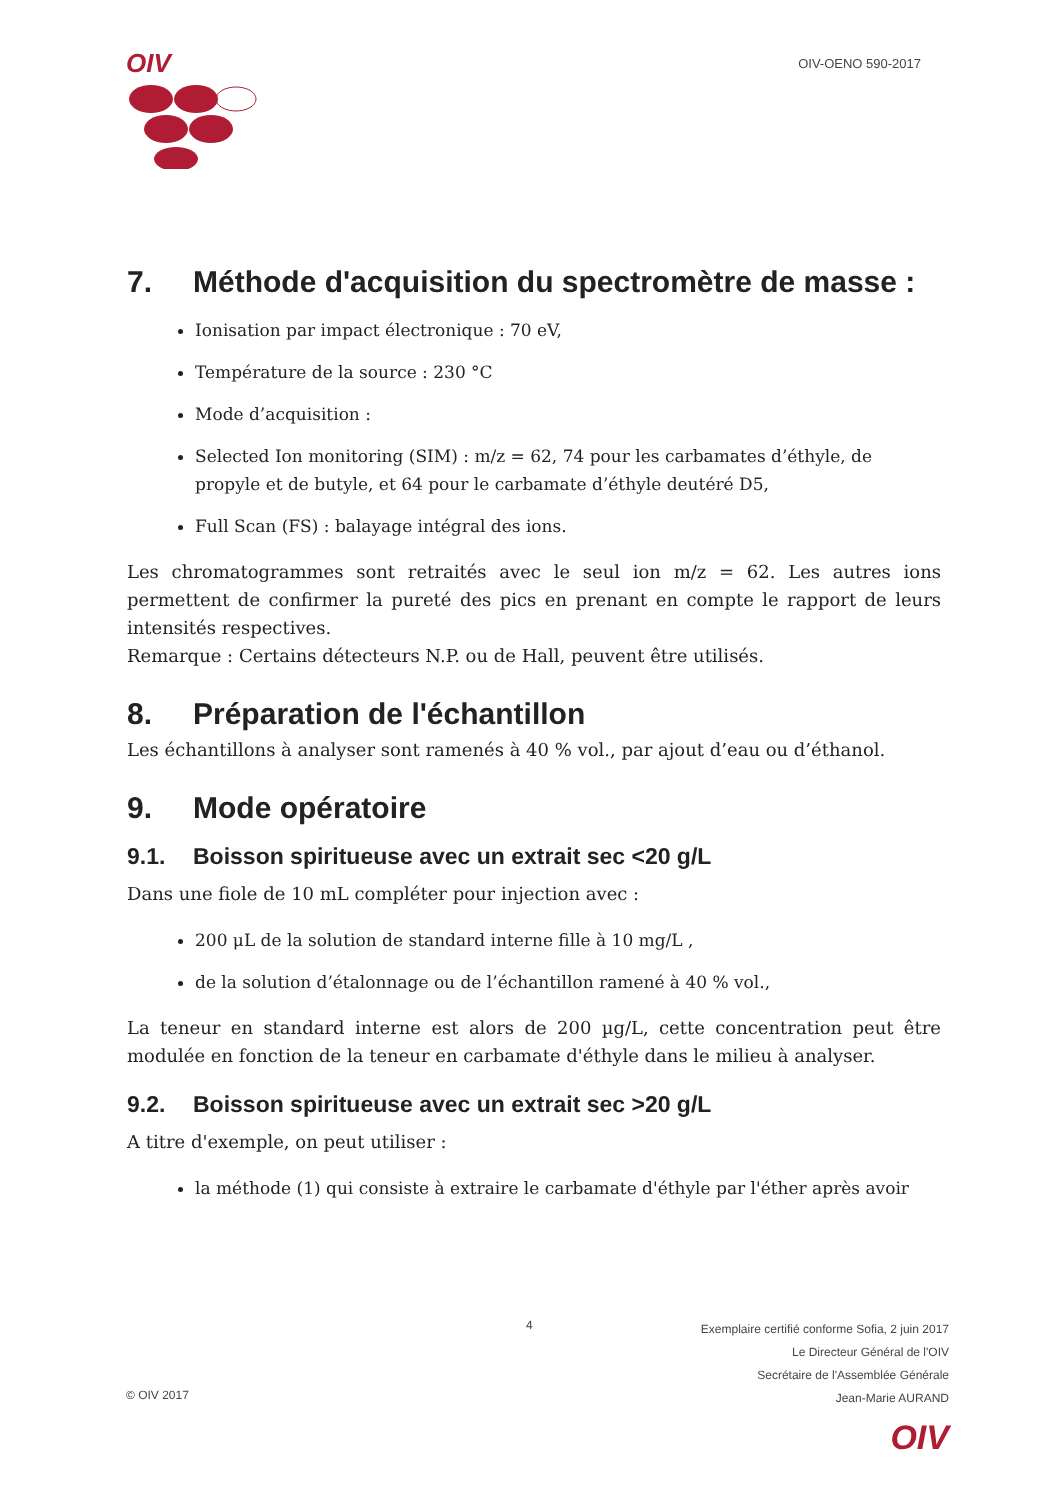OIV
OIV-OENO 590-2017
7. Méthode d'acquisition du spectromètre de masse :
Ionisation par impact électronique : 70 eV,
Température de la source : 230 °C
Mode d’acquisition :
Selected Ion monitoring (SIM) : m/z = 62, 74 pour les carbamates d’éthyle, de propyle et de butyle, et 64 pour le carbamate d’éthyle deutéré D5,
Full Scan (FS) : balayage intégral des ions.
Les chromatogrammes sont retraités avec le seul ion m/z = 62. Les autres ions permettent de confirmer la pureté des pics en prenant en compte le rapport de leurs intensités respectives.
Remarque : Certains détecteurs N.P. ou de Hall, peuvent être utilisés.
8. Préparation de l'échantillon
Les échantillons à analyser sont ramenés à 40 % vol., par ajout d’eau ou d’éthanol.
9. Mode opératoire
9.1. Boisson spiritueuse avec un extrait sec <20 g/L
Dans une fiole de 10 mL compléter pour injection avec :
200 μL de la solution de standard interne fille à 10 mg/L ,
de la solution d’étalonnage ou de l’échantillon ramené à 40 % vol.,
La teneur en standard interne est alors de 200 µg/L, cette concentration peut être modulée en fonction de la teneur en carbamate d'éthyle dans le milieu à analyser.
9.2. Boisson spiritueuse avec un extrait sec >20 g/L
A titre d'exemple, on peut utiliser :
la méthode (1) qui consiste à extraire le carbamate d'éthyle par l'éther après avoir
4
Exemplaire certifié conforme Sofia, 2 juin 2017
Le Directeur Général de l'OIV
Secrétaire de l'Assemblée Générale
Jean-Marie AURAND
© OIV 2017
OIV